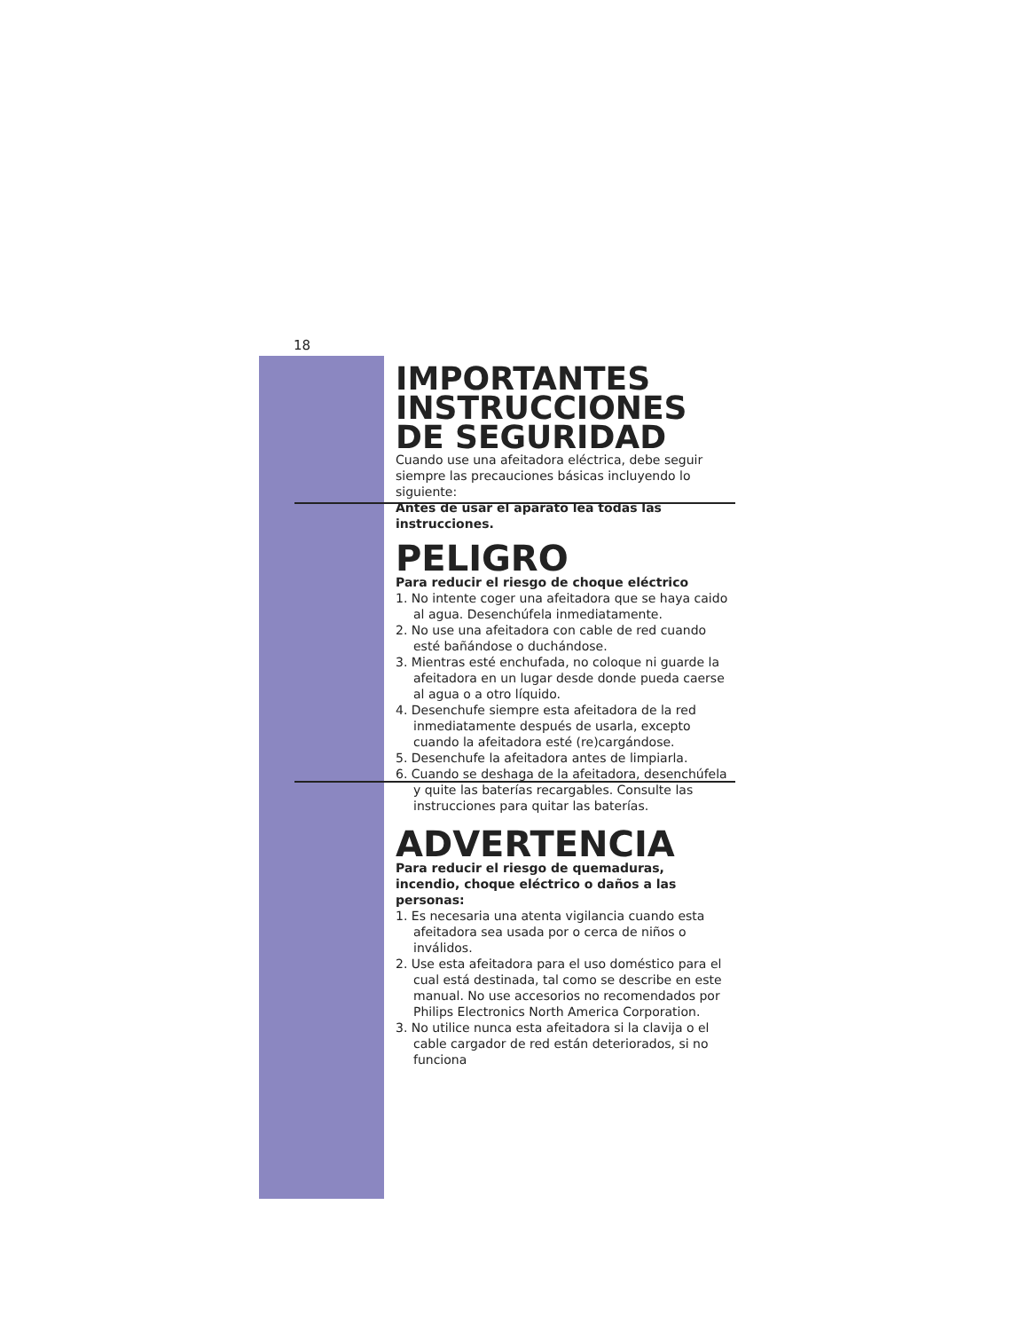18
IMPORTANTES INSTRUCCIONES DE SEGURIDAD
Cuando use una afeitadora eléctrica, debe seguir siempre las precauciones básicas incluyendo lo siguiente:
Antes de usar el aparato lea todas las instrucciones.
PELIGRO
Para reducir el riesgo de choque eléctrico
1. No intente coger una afeitadora que se haya caido al agua. Desenchúfela inmediatamente.
2. No use una afeitadora con cable de red cuando esté bañándose o duchándose.
3. Mientras esté enchufada, no coloque ni guarde la afeitadora en un lugar desde donde pueda caerse al agua o a otro líquido.
4. Desenchufe siempre esta afeitadora de la red inmediatamente después de usarla, excepto cuando la afeitadora esté (re)cargándose.
5. Desenchufe la afeitadora antes de limpiarla.
6. Cuando se deshaga de la afeitadora, desenchúfela y quite las baterías recargables. Consulte las instrucciones para quitar las baterías.
ADVERTENCIA
Para reducir el riesgo de quemaduras, incendio, choque eléctrico o daños a las personas:
1. Es necesaria una atenta vigilancia cuando esta afeitadora sea usada por o cerca de niños o inválidos.
2. Use esta afeitadora para el uso doméstico para el cual está destinada, tal como se describe en este manual. No use accesorios no recomendados por Philips Electronics North America Corporation.
3. No utilice nunca esta afeitadora si la clavija o el cable cargador de red están deteriorados, si no funciona